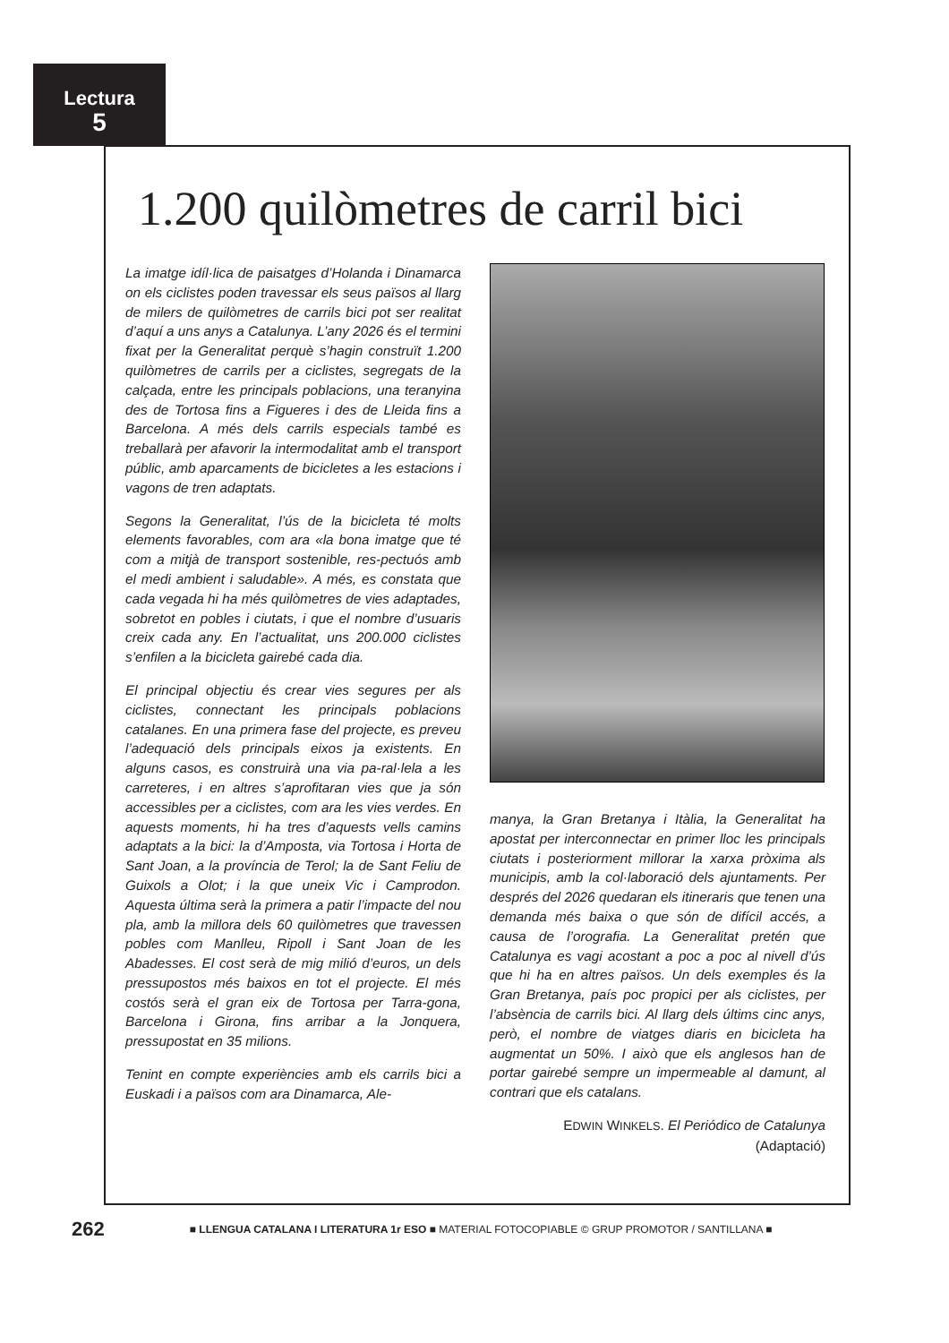Lectura
5
1.200 quilòmetres de carril bici
La imatge idíl·lica de paisatges d’Holanda i Dinamarca on els ciclistes poden travessar els seus països al llarg de milers de quilòmetres de carrils bici pot ser realitat d’aquí a uns anys a Catalunya. L’any 2026 és el termini fixat per la Generalitat perquè s’hagin construït 1.200 quilòmetres de carrils per a ciclistes, segregats de la calçada, entre les principals poblacions, una teranyina des de Tortosa fins a Figueres i des de Lleida fins a Barcelona. A més dels carrils especials també es treballarà per afavorir la intermodalitat amb el transport públic, amb aparcaments de bicicletes a les estacions i vagons de tren adaptats.
Segons la Generalitat, l’ús de la bicicleta té molts elements favorables, com ara «la bona imatge que té com a mitjà de transport sostenible, res-pectuós amb el medi ambient i saludable». A més, es constata que cada vegada hi ha més quilòmetres de vies adaptades, sobretot en pobles i ciutats, i que el nombre d’usuaris creix cada any. En l’actualitat, uns 200.000 ciclistes s’enfilen a la bicicleta gairebé cada dia.
El principal objectiu és crear vies segures per als ciclistes, connectant les principals poblacions catalanes. En una primera fase del projecte, es preveu l’adequació dels principals eixos ja existents. En alguns casos, es construirà una via pa-ral·lela a les carreteres, i en altres s’aprofitaran vies que ja són accessibles per a ciclistes, com ara les vies verdes. En aquests moments, hi ha tres d’aquests vells camins adaptats a la bici: la d’Amposta, via Tortosa i Horta de Sant Joan, a la província de Terol; la de Sant Feliu de Guixols a Olot; i la que uneix Vic i Camprodon. Aquesta última serà la primera a patir l’impacte del nou pla, amb la millora dels 60 quilòmetres que travessen pobles com Manlleu, Ripoll i Sant Joan de les Abadesses. El cost serà de mig milió d’euros, un dels pressupostos més baixos en tot el projecte. El més costós serà el gran eix de Tortosa per Tarra-gona, Barcelona i Girona, fins arribar a la Jonquera, pressupostat en 35 milions.
Tenint en compte experiències amb els carrils bici a Euskadi i a països com ara Dinamarca, Ale-
manya, la Gran Bretanya i Itàlia, la Generalitat ha apostat per interconnectar en primer lloc les principals ciutats i posteriorment millorar la xarxa pròxima als municipis, amb la col·laboració dels ajuntaments. Per després del 2026 quedaran els itineraris que tenen una demanda més baixa o que són de difícil accés, a causa de l’orografia. La Generalitat pretén que Catalunya es vagi acostant a poc a poc al nivell d’ús que hi ha en altres països. Un dels exemples és la Gran Bretanya, país poc propici per als ciclistes, per l’absència de carrils bici. Al llarg dels últims cinc anys, però, el nombre de viatges diaris en bicicleta ha augmentat un 50%. I això que els anglesos han de portar gairebé sempre un impermeable al damunt, al contrari que els catalans.
EDWIN WINKELS. El Periódico de Catalunya
(Adaptació)
262 ■ LLENGUA CATALANA I LITERATURA 1r ESO ■ MATERIAL FOTOCOPIABLE © GRUP PROMOTOR / SANTILLANA ■